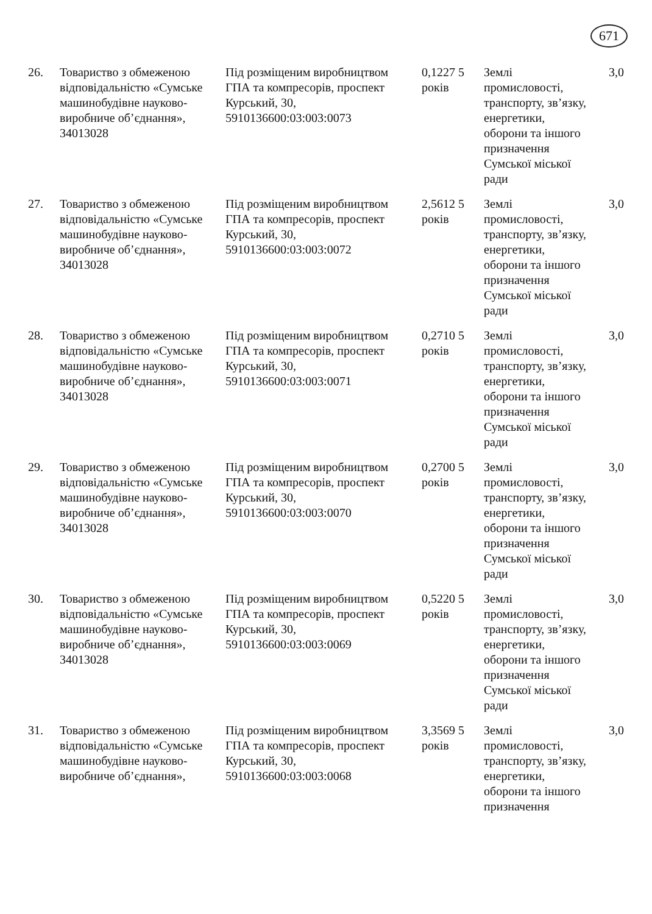671
| 26. | Товариство з обмеженою відповідальністю «Сумське машинобудівне науково-виробниче об’єднання», 34013028 | Під розміщеним виробництвом ГПА та компресорів, проспект Курський, 30, 5910136600:03:003:0073 | 0,1227 5 років | Землі промисловості, транспорту, зв’язку, енергетики, оборони та іншого призначення Сумської міської ради | 3,0 |
| 27. | Товариство з обмеженою відповідальністю «Сумське машинобудівне науково-виробниче об’єднання», 34013028 | Під розміщеним виробництвом ГПА та компресорів, проспект Курський, 30, 5910136600:03:003:0072 | 2,5612 5 років | Землі промисловості, транспорту, зв’язку, енергетики, оборони та іншого призначення Сумської міської ради | 3,0 |
| 28. | Товариство з обмеженою відповідальністю «Сумське машинобудівне науково-виробниче об’єднання», 34013028 | Під розміщеним виробництвом ГПА та компресорів, проспект Курський, 30, 5910136600:03:003:0071 | 0,2710 5 років | Землі промисловості, транспорту, зв’язку, енергетики, оборони та іншого призначення Сумської міської ради | 3,0 |
| 29. | Товариство з обмеженою відповідальністю «Сумське машинобудівне науково-виробниче об’єднання», 34013028 | Під розміщеним виробництвом ГПА та компресорів, проспект Курський, 30, 5910136600:03:003:0070 | 0,2700 5 років | Землі промисловості, транспорту, зв’язку, енергетики, оборони та іншого призначення Сумської міської ради | 3,0 |
| 30. | Товариство з обмеженою відповідальністю «Сумське машинобудівне науково-виробниче об’єднання», 34013028 | Під розміщеним виробництвом ГПА та компресорів, проспект Курський, 30, 5910136600:03:003:0069 | 0,5220 5 років | Землі промисловості, транспорту, зв’язку, енергетики, оборони та іншого призначення Сумської міської ради | 3,0 |
| 31. | Товариство з обмеженою відповідальністю «Сумське машинобудівне науково-виробниче об’єднання», | Під розміщеним виробництвом ГПА та компресорів, проспект Курський, 30, 5910136600:03:003:0068 | 3,3569 5 років | Землі промисловості, транспорту, зв’язку, енергетики, оборони та іншого призначення | 3,0 |